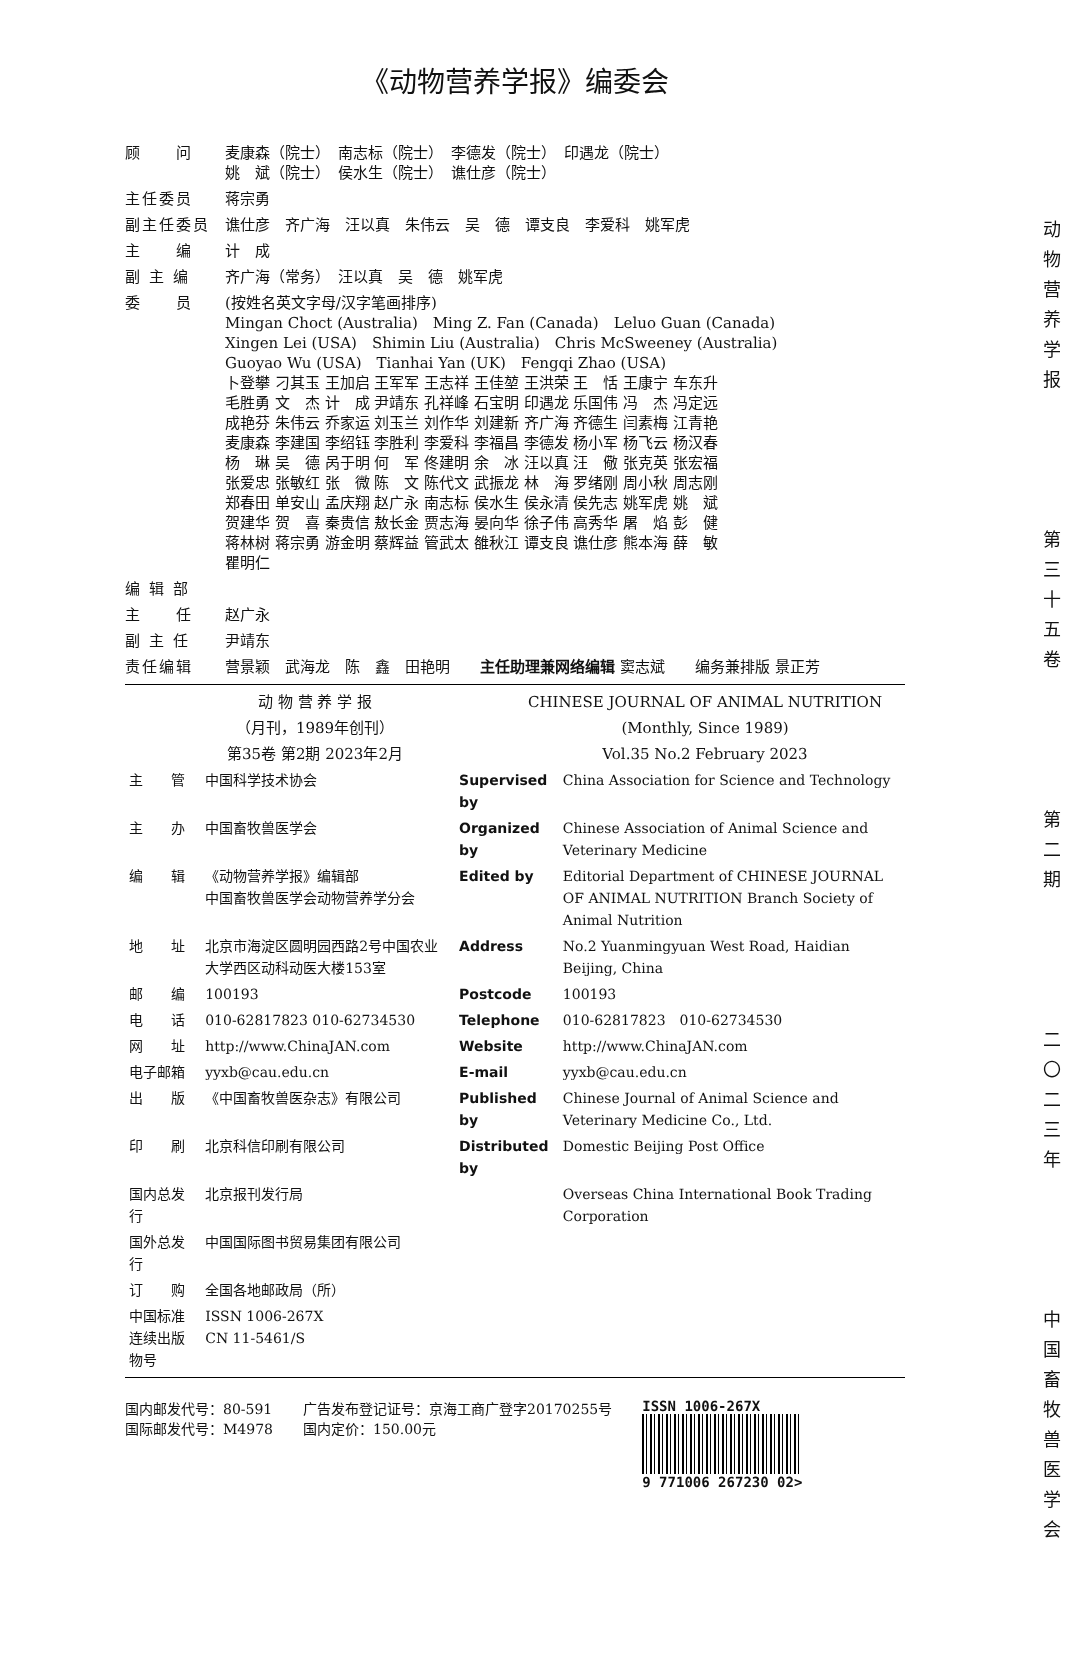《动物营养学报》编委会
| 顾 问 | 麦康森（院士） 南志标（院士） 李德发（院士） 印遇龙（院士） 姚 斌（院士） 侯水生（院士） 谯仕彦（院士） |
| 主任委员 | 蒋宗勇 |
| 副主任委员 | 谯仕彦 齐广海 汪以真 朱伟云 吴 德 谭支良 李爱科 姚军虎 |
| 主 编 | 计 成 |
| 副 主 编 | 齐广海（常务） 汪以真 吴 德 姚军虎 |
| 委 员 | (按姓名英文字母/汉字笔画排序) Mingan Choct (Australia) Ming Z. Fan (Canada) Leluo Guan (Canada) Xingen Lei (USA) Shimin Liu (Australia) Chris McSweeney (Australia) Guoyao Wu (USA) Tianhai Yan (UK) Fengqi Zhao (USA) 卜登攀 刁其玉 王加启 王军军 王志祥 王佳堃 王洪荣 王 恬 王康宁 车东升 毛胜勇 文 杰 计 成 尹靖东 孔祥峰 石宝明 印遇龙 乐国伟 冯 杰 冯定远 成艳芬 朱伟云 乔家运 刘玉兰 刘作华 刘建新 齐广海 齐德生 闫素梅 江青艳 麦康森 李建国 李绍钰 李胜利 李爱科 李福昌 李德发 杨小军 杨飞云 杨汉春 杨 琳 吴 德 呙于明 何 军 佟建明 余 冰 汪以真 汪 儆 张克英 张宏福 张爱忠 张敏红 张 微 陈 文 陈代文 武振龙 林 海 罗绪刚 周小秋 周志刚 郑春田 单安山 孟庆翔 赵广永 南志标 侯水生 侯永清 侯先志 姚军虎 姚 斌 贺建华 贺 喜 秦贵信 敖长金 贾志海 晏向华 徐子伟 高秀华 屠 焰 彭 健 蒋林树 蒋宗勇 游金明 蔡辉益 管武太 雒秋江 谭支良 谯仕彦 熊本海 薛 敏 瞿明仁 |
| 编 辑 部 | |
| 主 任 | 赵广永 |
| 副 主 任 | 尹靖东 |
| 责任编辑 | 营景颖 武海龙 陈 鑫 田艳明 主任助理兼网络编辑 窦志斌 编务兼排版 景正芳 |
动 物 营 养 学 报
（月刊，1989年创刊）
第35卷 第2期 2023年2月
CHINESE JOURNAL OF ANIMAL NUTRITION
(Monthly, Since 1989)
Vol.35 No.2 February 2023
| 主 管 | 中国科学技术协会 | Supervised by | China Association for Science and Technology |
| 主 办 | 中国畜牧兽医学会 | Organized by | Chinese Association of Animal Science and Veterinary Medicine |
| 编 辑 | 《动物营养学报》编辑部 中国畜牧兽医学会动物营养学分会 | Edited by | Editorial Department of CHINESE JOURNAL OF ANIMAL NUTRITION Branch Society of Animal Nutrition |
| 地 址 | 北京市海淀区圆明园西路2号中国农业大学西区动科动医大楼153室 | Address | No.2 Yuanmingyuan West Road, Haidian Beijing, China |
| 邮 编 | 100193 | Postcode | 100193 |
| 电 话 | 010-62817823 010-62734530 | Telephone | 010-62817823 010-62734530 |
| 网 址 | http://www.ChinaJAN.com | Website | http://www.ChinaJAN.com |
| 电子邮箱 | yyxb@cau.edu.cn | E-mail | yyxb@cau.edu.cn |
| 出 版 | 《中国畜牧兽医杂志》有限公司 | Published by | Chinese Journal of Animal Science and Veterinary Medicine Co., Ltd. |
| 印 刷 | 北京科信印刷有限公司 | Distributed by | Domestic Beijing Post Office |
| 国内总发行 | 北京报刊发行局 | | Overseas China International Book Trading Corporation |
| 国外总发行 | 中国国际图书贸易集团有限公司 | | |
| 订 购 | 全国各地邮政局（所） | | |
| 中国标准连续出版物号 | ISSN 1006-267X CN 11-5461/S | | |
国内邮发代号：80-591
国际邮发代号：M4978
广告发布登记证号：京海工商广登字20170255号
国内定价：150.00元
ISSN 1006-267X
9 771006 267230 02>
动物营养学报
第三十五卷
第二期
二〇二三年
中国畜牧兽医学会